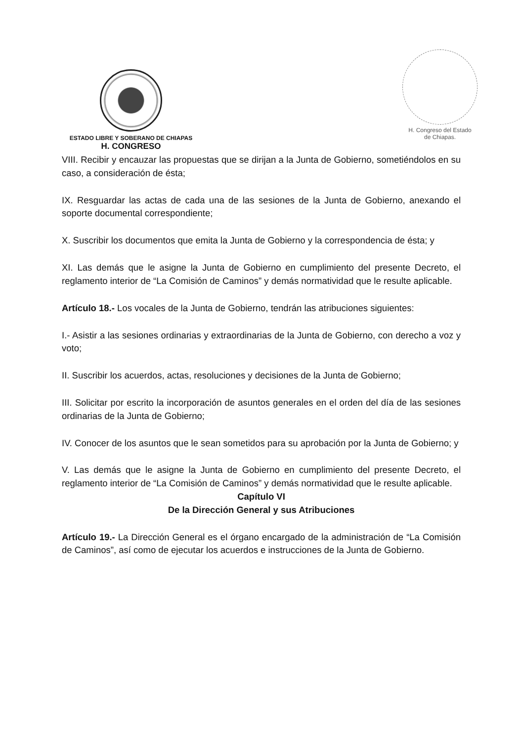ESTADO LIBRE Y SOBERANO DE CHIAPAS
H. CONGRESO
H. Congreso del Estado
de Chiapas.
VIII. Recibir y encauzar las propuestas que se dirijan a la Junta de Gobierno, sometiéndolos en su caso, a consideración de ésta;
IX. Resguardar las actas de cada una de las sesiones de la Junta de Gobierno, anexando el soporte documental correspondiente;
X. Suscribir los documentos que emita la Junta de Gobierno y la correspondencia de ésta; y
XI. Las demás que le asigne la Junta de Gobierno en cumplimiento del presente Decreto, el reglamento interior de “La Comisión de Caminos” y demás normatividad que le resulte aplicable.
Artículo 18.- Los vocales de la Junta de Gobierno, tendrán las atribuciones siguientes:
I.- Asistir a las sesiones ordinarias y extraordinarias de la Junta de Gobierno, con derecho a voz y voto;
II. Suscribir los acuerdos, actas, resoluciones y decisiones de la Junta de Gobierno;
III. Solicitar por escrito la incorporación de asuntos generales en el orden del día de las sesiones ordinarias de la Junta de Gobierno;
IV. Conocer de los asuntos que le sean sometidos para su aprobación por la Junta de Gobierno; y
V. Las demás que le asigne la Junta de Gobierno en cumplimiento del presente Decreto, el reglamento interior de “La Comisión de Caminos” y demás normatividad que le resulte aplicable.
Capítulo VI
De la Dirección General y sus Atribuciones
Artículo 19.- La Dirección General es el órgano encargado de la administración de “La Comisión de Caminos”, así como de ejecutar los acuerdos e instrucciones de la Junta de Gobierno.